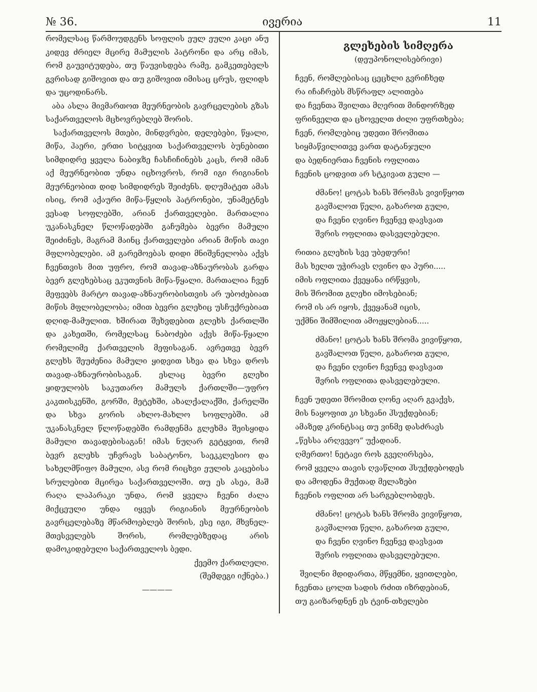№ 36. ივერია 11
რომელსაც წარმოუდგენს სოფლის ეულ ეული კაცი ანუ კიდევ ძრიელ მცირე მამულის პატრონი და არც იმას, რომ გაუვიტუდება, თუ წაუვისდება რამე, გამკეთებელს გვრისად გიშოვით და თუ გიშოვით იმისაც ცრუს, ფლიდს და უცოდინარს.
აბა ასლა მივმართოთ მეურნეობის გავრცელების გზას საქართველოს მცხოვრებლებ შორის.
საქართველოს მთები, მინდვრები, დელებები, წყალი, მიწა, ჰაერი, ერთი სიტყვით საქართველოს ბუნებითი სიმდიდრე ყველა ნაბიჯზე ჩასჩიჩინებს კაცს, რომ იმან აქ მეურნეობით უნდა იცხოვროს, რომ იგი რიგიანის მეურნეობით დიდ სიმდიდრეს შეიძენს. დღუმატეთ ამას ისიც, რომ აქაური მიწა-წყლის პატრონები, უნამეტნეს ვესად სოფლებში, არიან ქართველები. მართალია უკანასკნელ წლოწადებში გაჩუმება ბევრი მამული შეიძინეს, მაგრამ მაინც ქართველები არიან მიწის თავი მფლობელები. ამ გარემოებას დიდი მნიშვნელობა აქვს ჩვენთვის მით უფრო, რომ თავად-აზნაურობას გარდა ბევრ გლეხებსაც ეკუთვნის მიწა-წყალი. მართალია ჩვენ მეფეებს მარტო თავად-აზნაურობისთვის არ უბოძებიათ მიწის მფლობელობა; იმით ბევრი გლეხიც უსჩუქრებიათ დღიდ-მამულით. ხშირათ შეხვდებით გლეხს ქართლში და კახეთში, რომელსაც ნაბოძები აქვს მიწა-წყალი რომელიმე ქართველის მეფისაგან. ავრეთვე ბევრ გლეხს შეუძენია მამული ყიდვით სხვა და სხვა დროს თავად-აზნაურობისაგან. ესლაც ბევრი გლეხი ყიდულობს საკუთარო მამულს ქართლში—უფრო კაკთისკენში, გორში, მეტეხში, ახალქალაქში, ქარელში და სხვა გორის ახლო-მახლო სოფლებში. ამ უკანასკნელ წლოწადებში რამდენმა გლეხმა შეისყიდა მამული თავადებისაგან! იმას ნუღარ გეტყვით, რომ ბევრ გლეხს უჩვრავს საბატონო, საეკკლესიო და სახელმწიფო მამული, ასე რომ რიცხვი ეულის კაცებისა სრულებით მცირეა საქართველოში. თუ ეს ასეა, მაშ რაღა ლაპარაკი უნდა, რომ ყველა ჩვენი ძალა მიქცეული უნდა იყვეს რიგიანის მეურნეობის გავრცელებაზე მწარმოებლებ შორის, ესე იგი, მხვნელ-მთესველებს შორის, რომლებზედაც არის დამოკიდებული საქართველოს ბედი.
ქეემო ქართლელი.
(შემდეგი იქნება.)
————
გლეხების სიმღერა
(დეუპონოლისებრივი)
ჩვენ, რომლებისაც ცეცხლი გვრიჩხედ
რა იჩაჩრებს მსწრაფლ ალითება
და ჩვენთა შვილთა მღერით მინდორზედ
ფრინველთ და ცხოველთ ძილი უფრთხება;
ჩვენ, რომლებიც უდეთი შრომითა
სიყმაწვილითვე ვართ დატანჯული
და ბედნიერთა ჩვენის ოფლითა
ჩვენის ცოდვით არ სტკივათ გული —
ძმანო! ცოტას ხანს შრომას ვივიწყოთ
გავშალოთ წელი, გახაროთ გული,
და ჩვენი ღვინო ჩვენვე დავსვათ
შვრის ოფლითა დასველებული.
რითია გლეხის სვე უბედური!
მას ხელთ უჭირავს ღვინო და პური.....
იმის ოფლითა ქვეყანა ირწყვის,
მის შრომით გლეხი იმოსებიან;
რომ ის არ იყოს, ქვეყანამ იცის,
უქმნი შიმშილით ამოჟყლებიან.....
ძმანო! ცოტას ხანს შრომა ვივიწყოთ,
გავშალოთ წელი, გახაროთ გული,
და ჩვენი ღვინო ჩვენვე დავსვათ
შვრის ოფლითა დასველებული.
ჩვენ უდეთი შრომით ღონე აღარ გვაქვს,
მის ნაყოფით კი სხვანი ჰსუქდებიან;
ამაზედ კრინტსაც თუ ვინმე დასძრავს
„წესსა არღვევო“ უქადიან.
ღმერთო! ნეტავი როს გვეღირსება,
რომ ყველა თავის ღვაწლით ჰსუქდებოდეს
და ამოდენა მუქთად მელაზები
ჩვენის ოფლით არ სარგებლობდეს.
ძმანო! ცოტას ხანს შრომა ვივიწყოთ,
გავშალოთ წელი, გახაროთ გული,
და ჩვენი ღვინო ჩვენვე დავსვათ
შვრის ოფლითა დასველებული.
შვილნი მდიდართა, მწყემნი, ყვითლები,
ჩვენთა ცოლთ სადის რძით იზრდებიან,
თუ გაიზარდნენ ეს ტვინ-თხელები